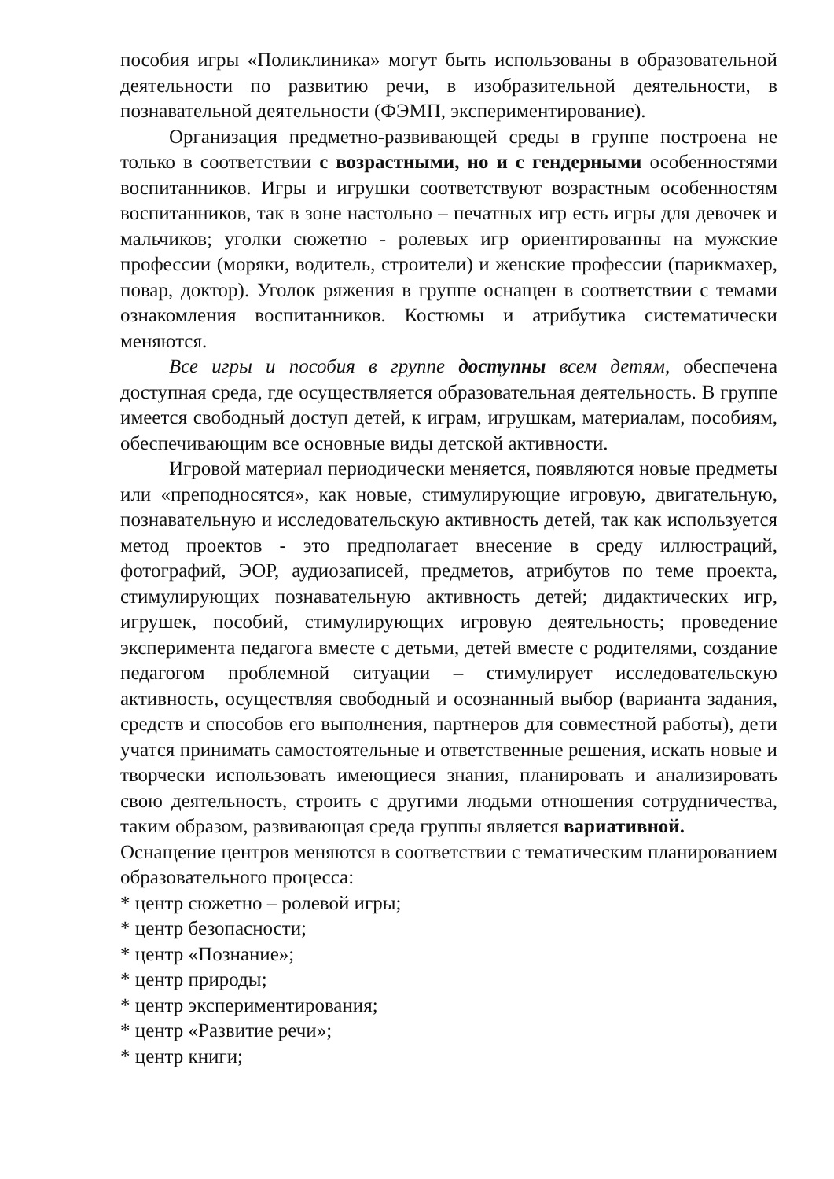пособия игры «Поликлиника» могут быть использованы в образовательной деятельности по развитию речи, в изобразительной деятельности, в познавательной деятельности (ФЭМП, экспериментирование).
Организация предметно-развивающей среды в группе построена не только в соответствии с возрастными, но и с гендерными особенностями воспитанников. Игры и игрушки соответствуют возрастным особенностям воспитанников, так в зоне настольно – печатных игр есть игры для девочек и мальчиков; уголки сюжетно - ролевых игр ориентированны на мужские профессии (моряки, водитель, строители) и женские профессии (парикмахер, повар, доктор). Уголок ряжения в группе оснащен в соответствии с темами ознакомления воспитанников. Костюмы и атрибутика систематически меняются.
Все игры и пособия в группе доступны всем детям, обеспечена доступная среда, где осуществляется образовательная деятельность. В группе имеется свободный доступ детей, к играм, игрушкам, материалам, пособиям, обеспечивающим все основные виды детской активности.
Игровой материал периодически меняется, появляются новые предметы или «преподносятся», как новые, стимулирующие игровую, двигательную, познавательную и исследовательскую активность детей, так как используется метод проектов - это предполагает внесение в среду иллюстраций, фотографий, ЭОР, аудиозаписей, предметов, атрибутов по теме проекта, стимулирующих познавательную активность детей; дидактических игр, игрушек, пособий, стимулирующих игровую деятельность; проведение эксперимента педагога вместе с детьми, детей вместе с родителями, создание педагогом проблемной ситуации – стимулирует исследовательскую активность, осуществляя свободный и осознанный выбор (варианта задания, средств и способов его выполнения, партнеров для совместной работы), дети учатся принимать самостоятельные и ответственные решения, искать новые и творчески использовать имеющиеся знания, планировать и анализировать свою деятельность, строить с другими людьми отношения сотрудничества, таким образом, развивающая среда группы является вариативной.
Оснащение центров меняются в соответствии с тематическим планированием образовательного процесса:
* центр сюжетно – ролевой игры;
* центр безопасности;
* центр «Познание»;
* центр природы;
* центр экспериментирования;
* центр «Развитие речи»;
* центр книги;